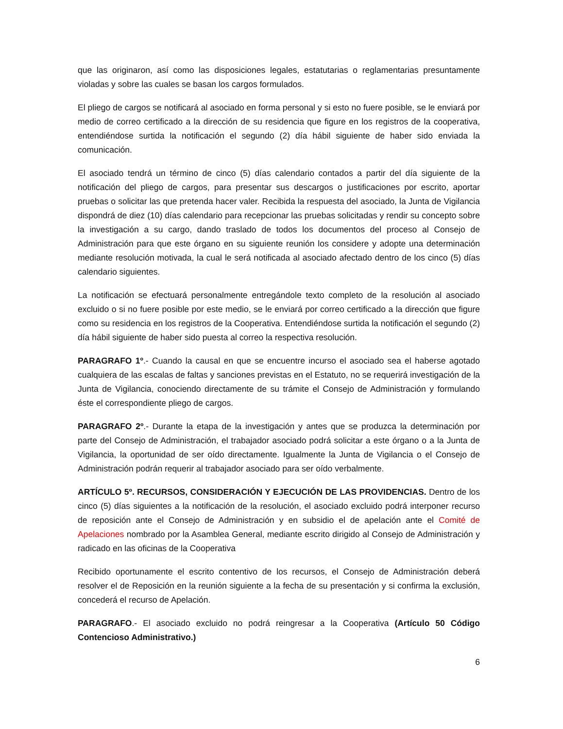que las originaron, así como las disposiciones legales, estatutarias o reglamentarias presuntamente violadas y sobre las cuales se basan los cargos formulados.
El pliego de cargos se notificará al asociado en forma personal y si esto no fuere posible, se le enviará por medio de correo certificado a la dirección de su residencia que figure en los registros de la cooperativa, entendiéndose surtida la notificación el segundo (2) día hábil siguiente de haber sido enviada la comunicación.
El asociado tendrá un término de cinco (5) días calendario contados a partir del día siguiente de la notificación del pliego de cargos, para presentar sus descargos o justificaciones por escrito, aportar pruebas o solicitar las que pretenda hacer valer. Recibida la respuesta del asociado, la Junta de Vigilancia dispondrá de diez (10) días calendario para recepcionar las pruebas solicitadas y rendir su concepto sobre la investigación a su cargo, dando traslado de todos los documentos del proceso al Consejo de Administración para que este órgano en su siguiente reunión los considere y adopte una determinación mediante resolución motivada, la cual le será notificada al asociado afectado dentro de los cinco (5) días calendario siguientes.
La notificación se efectuará personalmente entregándole texto completo de la resolución al asociado excluido o si no fuere posible por este medio, se le enviará por correo certificado a la dirección que figure como su residencia en los registros de la Cooperativa. Entendiéndose surtida la notificación el segundo (2) día hábil siguiente de haber sido puesta al correo la respectiva resolución.
PARAGRAFO 1º.- Cuando la causal en que se encuentre incurso el asociado sea el haberse agotado cualquiera de las escalas de faltas y sanciones previstas en el Estatuto, no se requerirá investigación de la Junta de Vigilancia, conociendo directamente de su trámite el Consejo de Administración y formulando éste el correspondiente pliego de cargos.
PARAGRAFO 2º.- Durante la etapa de la investigación y antes que se produzca la determinación por parte del Consejo de Administración, el trabajador asociado podrá solicitar a este órgano o a la Junta de Vigilancia, la oportunidad de ser oído directamente. Igualmente la Junta de Vigilancia o el Consejo de Administración podrán requerir al trabajador asociado para ser oído verbalmente.
ARTÍCULO 5º. RECURSOS, CONSIDERACIÓN Y EJECUCIÓN DE LAS PROVIDENCIAS. Dentro de los cinco (5) días siguientes a la notificación de la resolución, el asociado excluido podrá interponer recurso de reposición ante el Consejo de Administración y en subsidio el de apelación ante el Comité de Apelaciones nombrado por la Asamblea General, mediante escrito dirigido al Consejo de Administración y radicado en las oficinas de la Cooperativa
Recibido oportunamente el escrito contentivo de los recursos, el Consejo de Administración deberá resolver el de Reposición en la reunión siguiente a la fecha de su presentación y si confirma la exclusión, concederá el recurso de Apelación.
PARAGRAFO.- El asociado excluido no podrá reingresar a la Cooperativa (Artículo 50 Código Contencioso Administrativo.)
6